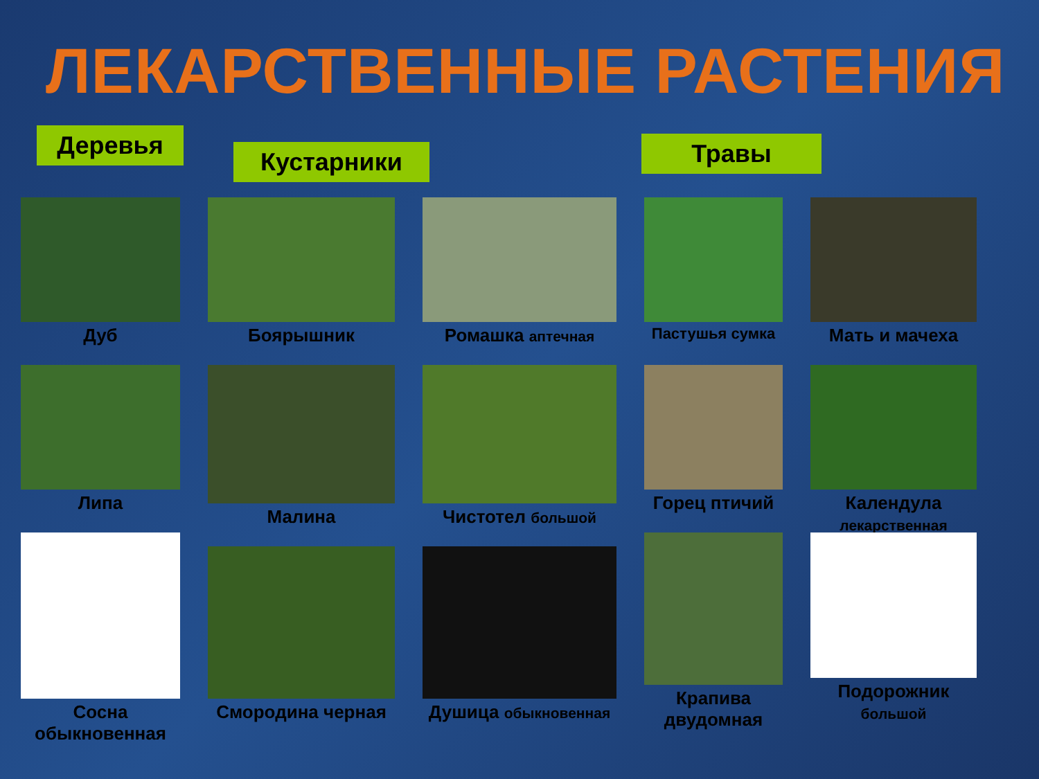ЛЕКАРСТВЕННЫЕ РАСТЕНИЯ
Деревья
Кустарники Травы
Дуб
Липа
Сосна обыкновенная
Боярышник
Малина
Смородина черная
Ромашка аптечная
Чистотел большой
Душица обыкновенная
Пастушья сумка
Горец птичий
Крапива двудомная
Мать и мачеха
Календула лекарственная
Подорожник большой